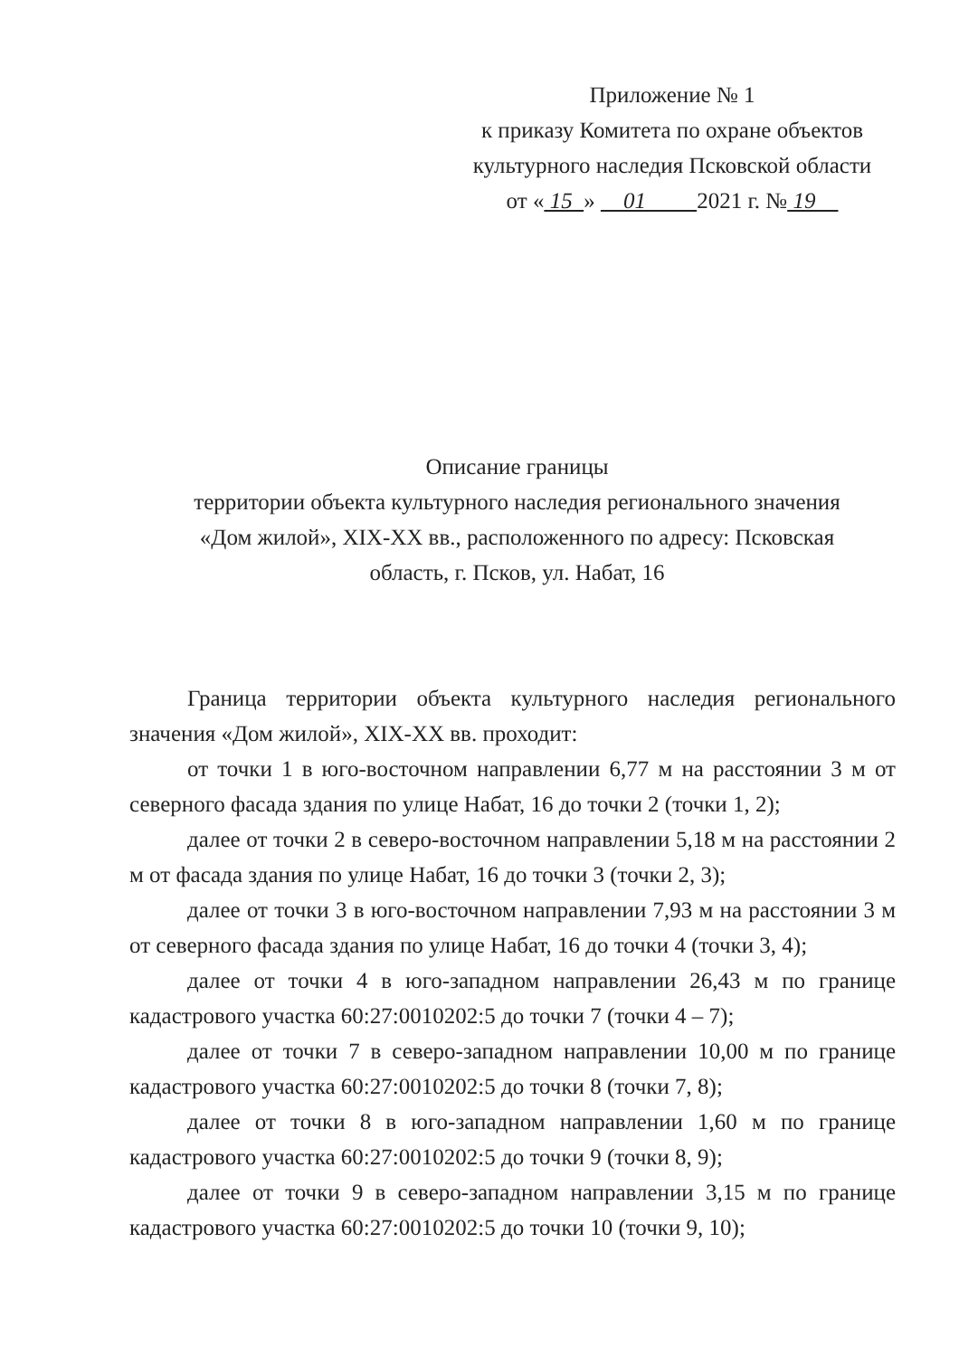Приложение № 1
к приказу Комитета по охране объектов
культурного наследия Псковской области
от « 15 » 01 2021 г. № 19
Описание границы
территории объекта культурного наследия регионального значения
«Дом жилой», XIX-XX вв., расположенного по адресу: Псковская
область, г. Псков, ул. Набат, 16
Граница территории объекта культурного наследия регионального значения «Дом жилой», XIX-XX вв. проходит:
от точки 1 в юго-восточном направлении 6,77 м на расстоянии 3 м от северного фасада здания по улице Набат, 16 до точки 2 (точки 1, 2);
далее от точки 2 в северо-восточном направлении 5,18 м на расстоянии 2 м от фасада здания по улице Набат, 16 до точки 3 (точки 2, 3);
далее от точки 3 в юго-восточном направлении 7,93 м на расстоянии 3 м от северного фасада здания по улице Набат, 16 до точки 4 (точки 3, 4);
далее от точки 4 в юго-западном направлении 26,43 м по границе кадастрового участка 60:27:0010202:5 до точки 7 (точки 4 – 7);
далее от точки 7 в северо-западном направлении 10,00 м по границе кадастрового участка 60:27:0010202:5 до точки 8 (точки 7, 8);
далее от точки 8 в юго-западном направлении 1,60 м по границе кадастрового участка 60:27:0010202:5 до точки 9 (точки 8, 9);
далее от точки 9 в северо-западном направлении 3,15 м по границе кадастрового участка 60:27:0010202:5 до точки 10 (точки 9, 10);